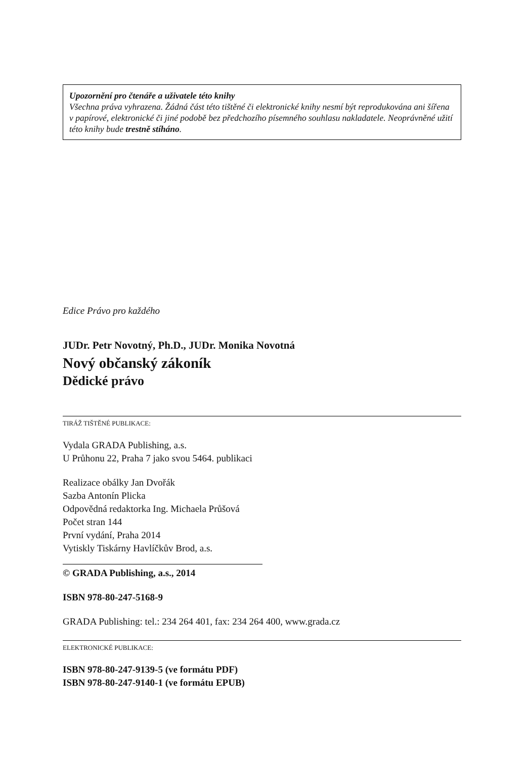Upozornění pro čtenáře a uživatele této knihy
Všechna práva vyhrazena. Žádná část této tištěné či elektronické knihy nesmí být reprodukována ani šířena v papírové, elektronické či jiné podobě bez předchozího písemného souhlasu nakladatele. Neoprávněné užití této knihy bude trestně stíháno.
Edice Právo pro každého
JUDr. Petr Novotný, Ph.D., JUDr. Monika Novotná
Nový občanský zákoník
Dědické právo
TIRÁŽ TIŠTĚNÉ PUBLIKACE:
Vydala GRADA Publishing, a.s.
U Průhonu 22, Praha 7 jako svou 5464. publikaci
Realizace obálky Jan Dvořák
Sazba Antonín Plicka
Odpovědná redaktorka Ing. Michaela Průšová
Počet stran 144
První vydání, Praha 2014
Vytiskly Tiskárny Havlíčkův Brod, a.s.
© GRADA Publishing, a.s., 2014
ISBN 978-80-247-5168-9
GRADA Publishing: tel.: 234 264 401, fax: 234 264 400, www.grada.cz
ELEKTRONICKÉ PUBLIKACE:
ISBN 978-80-247-9139-5 (ve formátu PDF)
ISBN 978-80-247-9140-1 (ve formátu EPUB)